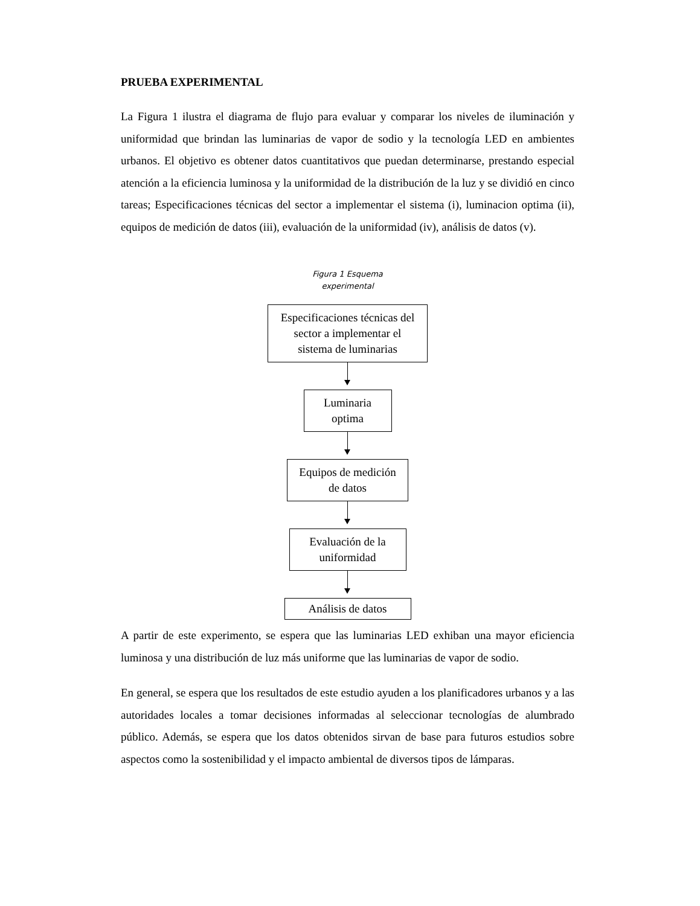PRUEBA EXPERIMENTAL
La Figura 1 ilustra el diagrama de flujo para evaluar y comparar los niveles de iluminación y uniformidad que brindan las luminarias de vapor de sodio y la tecnología LED en ambientes urbanos. El objetivo es obtener datos cuantitativos que puedan determinarse, prestando especial atención a la eficiencia luminosa y la uniformidad de la distribución de la luz y se dividió en cinco tareas; Especificaciones técnicas del sector a implementar el sistema (i), luminacion optima (ii), equipos de medición de datos (iii), evaluación de la uniformidad (iv), análisis de datos (v).
Figura 1 Esquema
experimental
Especificaciones técnicas del sector a implementar el sistema de luminarias
Luminaria optima
Equipos de medición de datos
Evaluación de la uniformidad
Análisis de datos
A partir de este experimento, se espera que las luminarias LED exhiban una mayor eficiencia luminosa y una distribución de luz más uniforme que las luminarias de vapor de sodio.
En general, se espera que los resultados de este estudio ayuden a los planificadores urbanos y a las autoridades locales a tomar decisiones informadas al seleccionar tecnologías de alumbrado público. Además, se espera que los datos obtenidos sirvan de base para futuros estudios sobre aspectos como la sostenibilidad y el impacto ambiental de diversos tipos de lámparas.